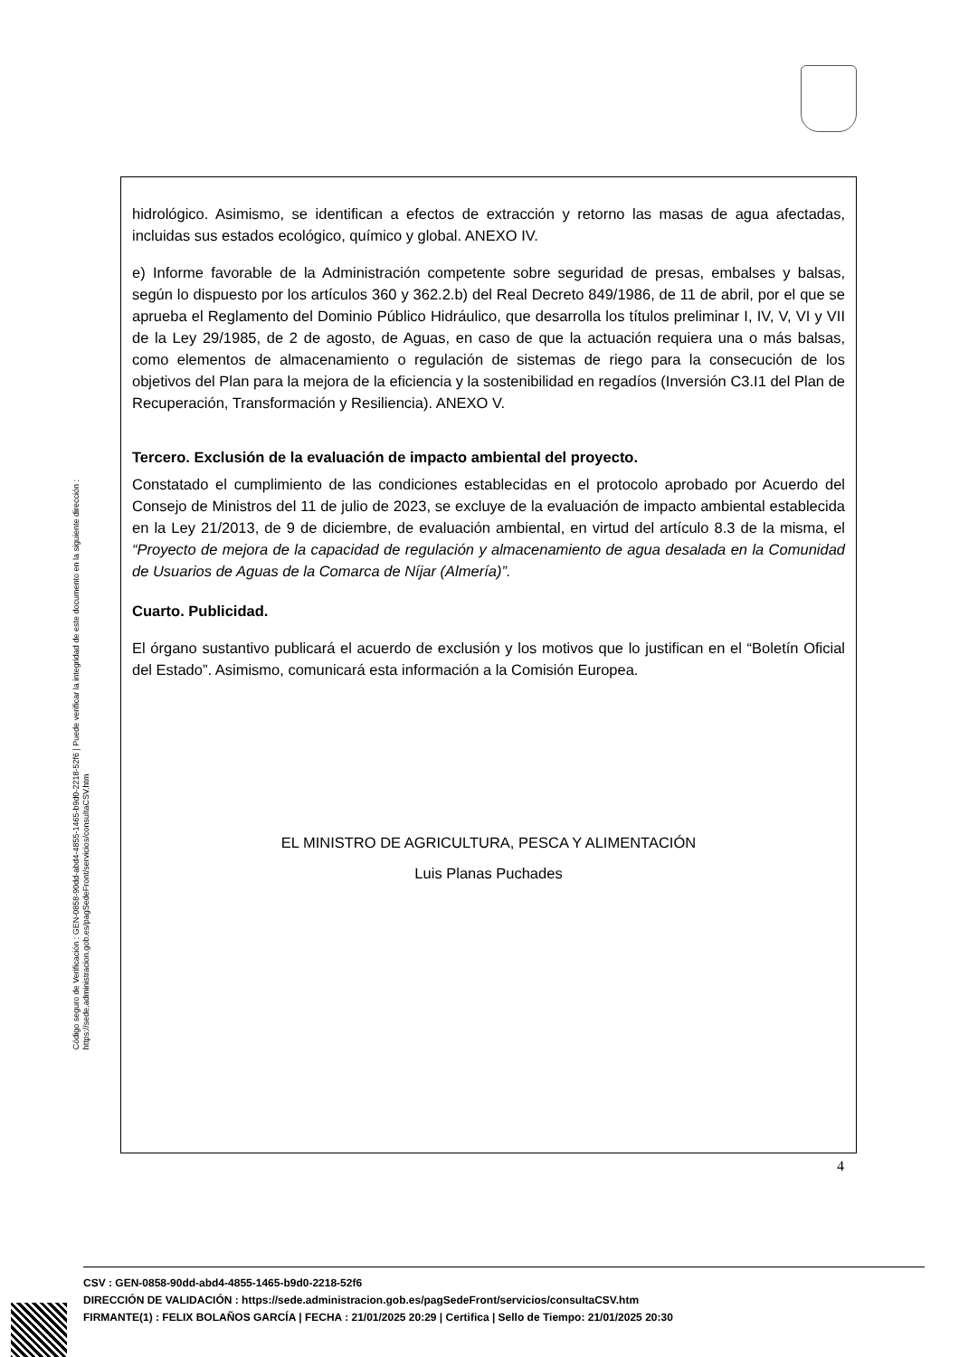Código seguro de Verificación : GEN-0858-90dd-abd4-4855-1465-b9d0-2218-52f6 | Puede verificar la integridad de este documento en la siguiente dirección :
https://sede.administracion.gob.es/pagSedeFront/servicios/consultaCSV.htm
hidrológico. Asimismo, se identifican a efectos de extracción y retorno las masas de agua afectadas, incluidas sus estados ecológico, químico y global. ANEXO IV.
e) Informe favorable de la Administración competente sobre seguridad de presas, embalses y balsas, según lo dispuesto por los artículos 360 y 362.2.b) del Real Decreto 849/1986, de 11 de abril, por el que se aprueba el Reglamento del Dominio Público Hidráulico, que desarrolla los títulos preliminar I, IV, V, VI y VII de la Ley 29/1985, de 2 de agosto, de Aguas, en caso de que la actuación requiera una o más balsas, como elementos de almacenamiento o regulación de sistemas de riego para la consecución de los objetivos del Plan para la mejora de la eficiencia y la sostenibilidad en regadíos (Inversión C3.I1 del Plan de Recuperación, Transformación y Resiliencia). ANEXO V.
Tercero. Exclusión de la evaluación de impacto ambiental del proyecto.
Constatado el cumplimiento de las condiciones establecidas en el protocolo aprobado por Acuerdo del Consejo de Ministros del 11 de julio de 2023, se excluye de la evaluación de impacto ambiental establecida en la Ley 21/2013, de 9 de diciembre, de evaluación ambiental, en virtud del artículo 8.3 de la misma, el “Proyecto de mejora de la capacidad de regulación y almacenamiento de agua desalada en la Comunidad de Usuarios de Aguas de la Comarca de Níjar (Almería)”.
Cuarto. Publicidad.
El órgano sustantivo publicará el acuerdo de exclusión y los motivos que lo justifican en el “Boletín Oficial del Estado”. Asimismo, comunicará esta información a la Comisión Europea.
EL MINISTRO DE AGRICULTURA, PESCA Y ALIMENTACIÓN
Luis Planas Puchades
4
CSV : GEN-0858-90dd-abd4-4855-1465-b9d0-2218-52f6
DIRECCIÓN DE VALIDACIÓN : https://sede.administracion.gob.es/pagSedeFront/servicios/consultaCSV.htm
FIRMANTE(1) : FELIX BOLAÑOS GARCÍA | FECHA : 21/01/2025 20:29 | Certifica | Sello de Tiempo: 21/01/2025 20:30